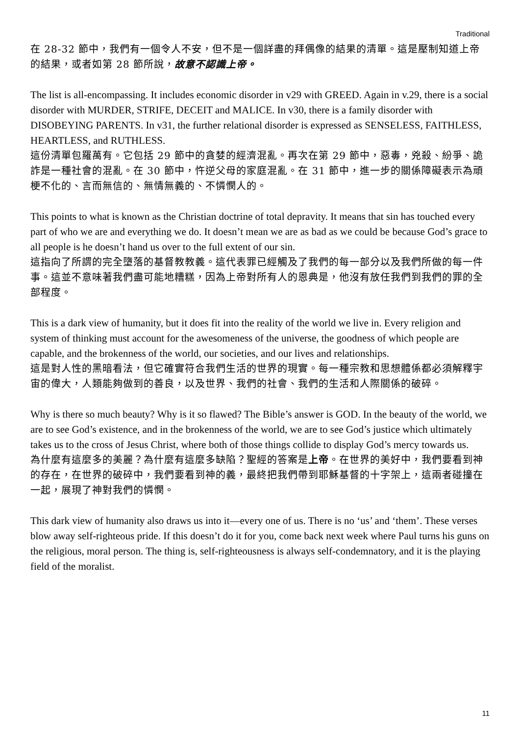Traditional
在 28-32 節中，我們有一個令人不安，但不是一個詳盡的拜偶像的結果的清單。這是壓制知道上帝的結果，或者如第 28 節所說，故意不認識上帝。
The list is all-encompassing. It includes economic disorder in v29 with GREED. Again in v.29, there is a social disorder with MURDER, STRIFE, DECEIT and MALICE. In v30, there is a family disorder with DISOBEYING PARENTS. In v31, the further relational disorder is expressed as SENSELESS, FAITHLESS, HEARTLESS, and RUTHLESS.
這份清單包羅萬有。它包括 29 節中的貪婪的經濟混亂。再次在第 29 節中，惡毒，兇殺、紛爭、詭詐是一種社會的混亂。在 30 節中，忤逆父母的家庭混亂。在 31 節中，進一步的關係障礙表示為頑梗不化的、言而無信的、無情無義的、不憐憫人的。
This points to what is known as the Christian doctrine of total depravity. It means that sin has touched every part of who we are and everything we do. It doesn’t mean we are as bad as we could be because God’s grace to all people is he doesn’t hand us over to the full extent of our sin.
這指向了所謂的完全墮落的基督教教義。這代表罪已經觸及了我們的每一部分以及我們所做的每一件事。這並不意味著我們盡可能地糟糕，因為上帝對所有人的恩典是，他沒有放任我們到我們的罪的全部程度。
This is a dark view of humanity, but it does fit into the reality of the world we live in. Every religion and system of thinking must account for the awesomeness of the universe, the goodness of which people are capable, and the brokenness of the world, our societies, and our lives and relationships.
這是對人性的黑暗看法，但它確實符合我們生活的世界的現實。每一種宗教和思想體係都必須解釋宇宙的偉大，人類能夠做到的善良，以及世界、我們的社會、我們的生活和人際關係的破碎。
Why is there so much beauty? Why is it so flawed? The Bible’s answer is GOD. In the beauty of the world, we are to see God’s existence, and in the brokenness of the world, we are to see God’s justice which ultimately takes us to the cross of Jesus Christ, where both of those things collide to display God’s mercy towards us.
為什麼有這麼多的美麗？為什麼有這麼多缺陷？聖經的答案是上帝。在世界的美好中，我們要看到神的存在，在世界的破碎中，我們要看到神的義，最終把我們帶到耶穌基督的十字架上，這兩者碰撞在一起，展現了神對我們的憐憫。
This dark view of humanity also draws us into it—every one of us. There is no ‘us’ and ‘them’. These verses blow away self-righteous pride. If this doesn’t do it for you, come back next week where Paul turns his guns on the religious, moral person. The thing is, self-righteousness is always self-condemnatory, and it is the playing field of the moralist.
11